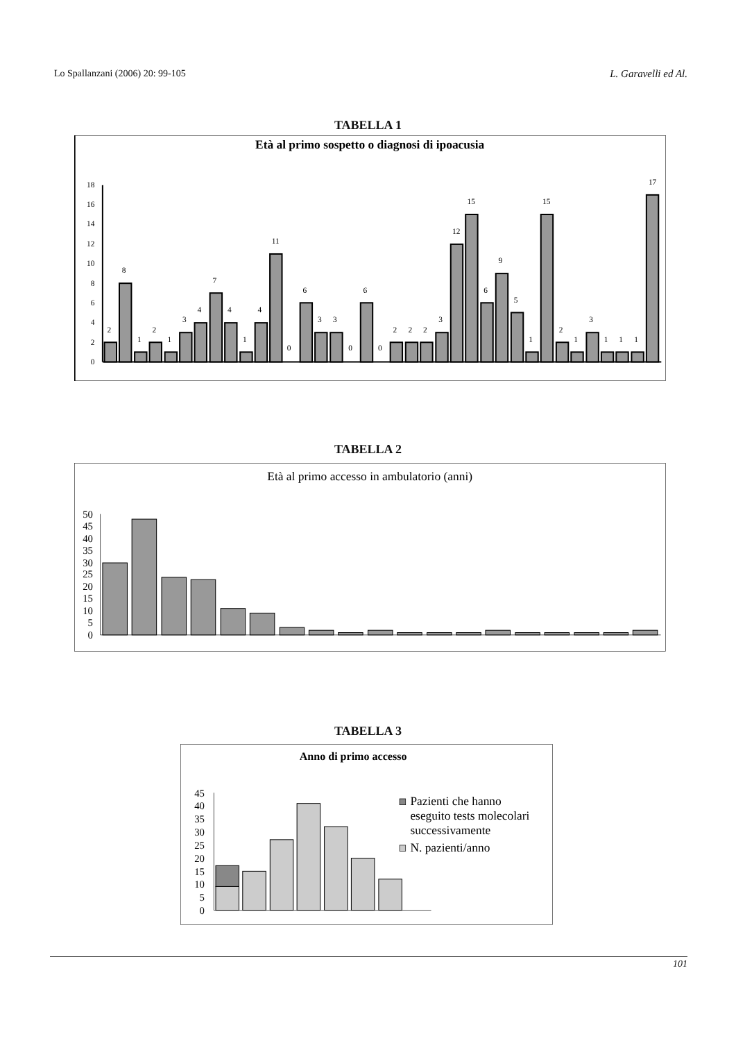Lo Spallanzani (2006) 20: 99-105 L. Garavelli ed Al.
TABELLA 1
Età al primo sospetto o diagnosi di ipoacusia
0
2
4
6
8
10
12
14
16
18
2
8
1
2
1
3
4
7
4
1
4
11
0
6
3
3
0
6
0
2
2
2
3
12
15
6
9
5
1
15
2
1
3
1
1
1
17
TABELLA 2
Età al primo accesso in ambulatorio (anni)
0
5
10
15
20
25
30
35
40
45
50
TABELLA 3
Anno di primo accesso
0
5
10
15
20
25
30
35
40
45
Pazienti che hanno
eseguito tests molecolari
successivamente
N. pazienti/anno
101